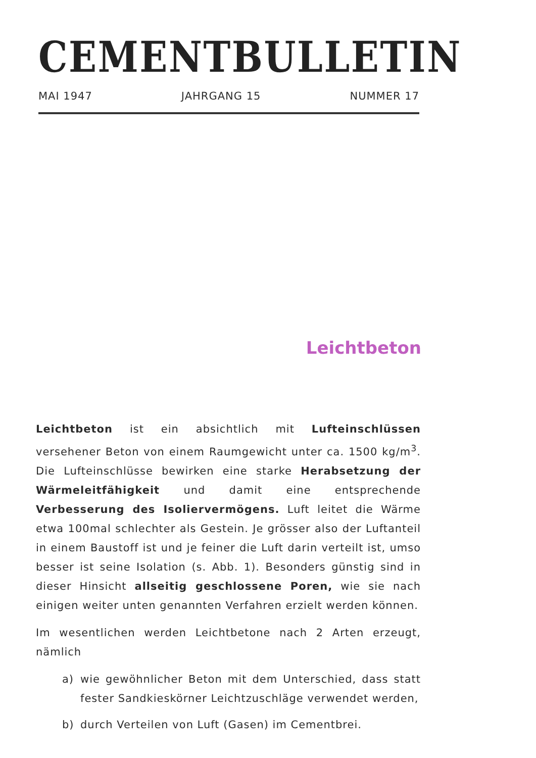CEMENTBULLETIN
MAI 1947 JAHRGANG 15 NUMMER 17
Leichtbeton
Leichtbeton ist ein absichtlich mit Lufteinschlüssen versehener Beton von einem Raumgewicht unter ca. 1500 kg/m<sup>3</sup>. Die Lufteinschlüsse bewirken eine starke Herabsetzung der Wärmeleitfähigkeit und damit eine entsprechende Verbesserung des Isoliervermögens. Luft leitet die Wärme etwa 100mal schlechter als Gestein. Je grösser also der Luftanteil in einem Baustoff ist und je feiner die Luft darin verteilt ist, umso besser ist seine Isolation (s. Abb. 1). Besonders günstig sind in dieser Hinsicht allseitig geschlossene Poren, wie sie nach einigen weiter unten genannten Verfahren erzielt werden können.
Im wesentlichen werden Leichtbetone nach 2 Arten erzeugt, nämlich
a) wie gewöhnlicher Beton mit dem Unterschied, dass statt fester Sandkieskörner Leichtzuschläge verwendet werden,
b) durch Verteilen von Luft (Gasen) im Cementbrei.